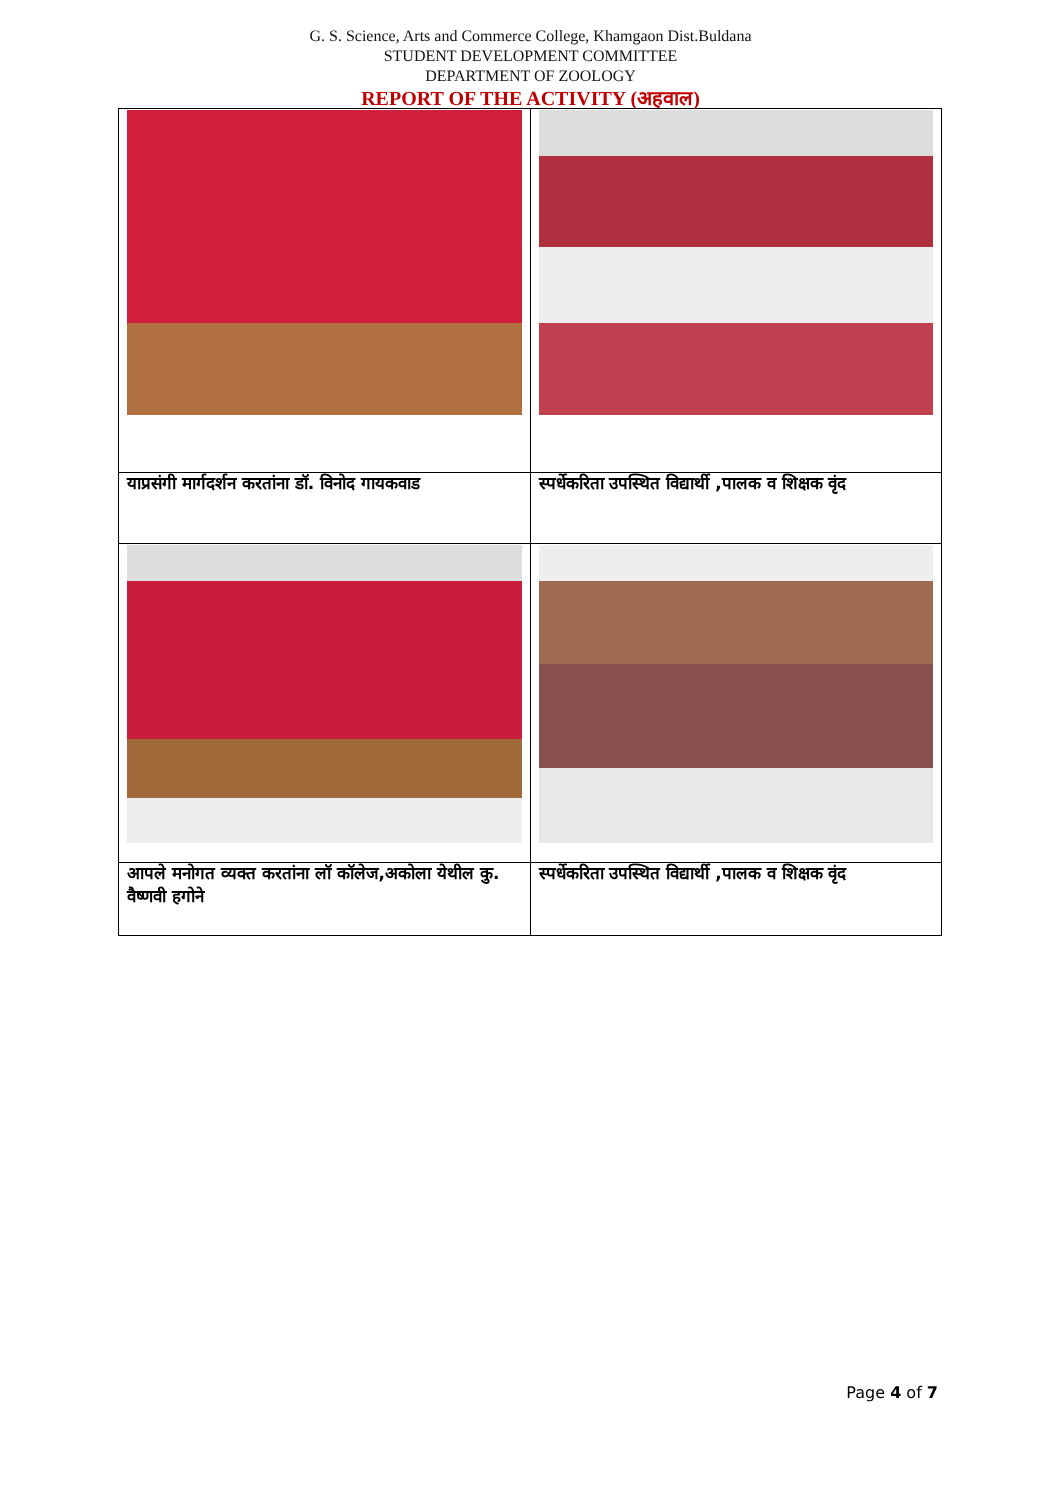G. S. Science, Arts and Commerce College, Khamgaon Dist.Buldana
STUDENT DEVELOPMENT COMMITTEE
DEPARTMENT OF ZOOLOGY
REPORT OF THE ACTIVITY (अहवाल)
| याप्रसंगी मार्गदर्शन करतांना डॉ. विनोद गायकवाड | स्पर्धेकरिता उपस्थित विद्यार्थी ,पालक व शिक्षक वृंद |
| आपले मनोगत व्यक्त करतांना लॉ कॉलेज,अकोला येथील कु. वैष्णवी हगोने | स्पर्धेकरिता उपस्थित विद्यार्थी ,पालक व शिक्षक वृंद |
Page 4 of 7